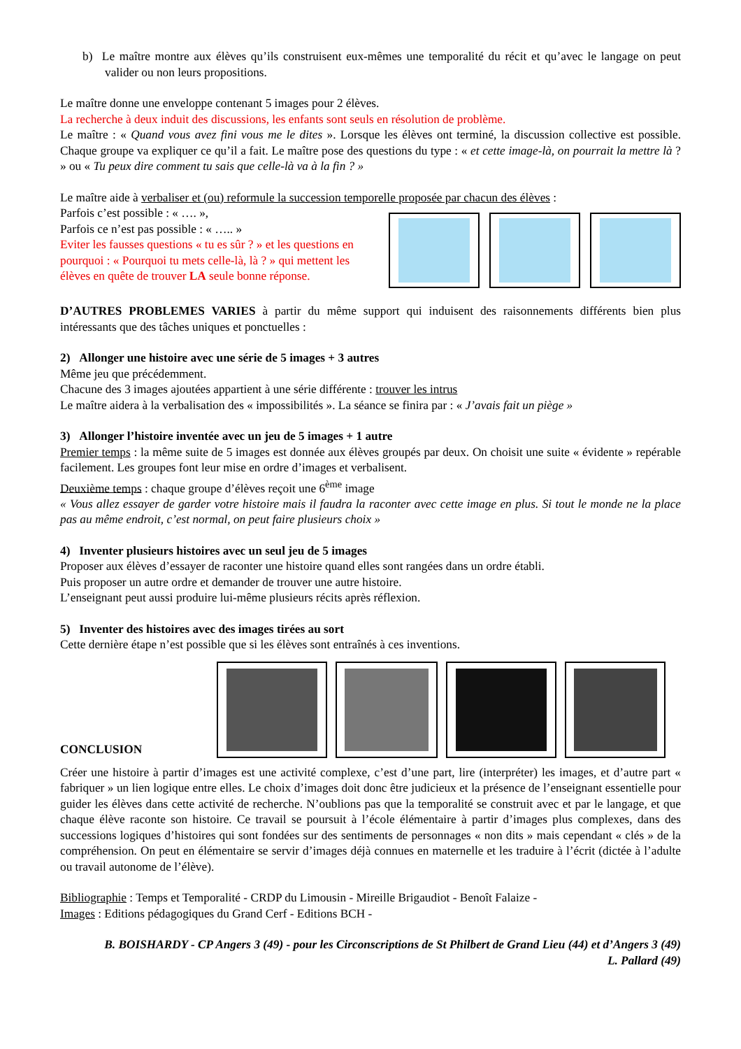b) Le maître montre aux élèves qu’ils construisent eux-mêmes une temporalité du récit et qu’avec le langage on peut valider ou non leurs propositions.
Le maître donne une enveloppe contenant 5 images pour 2 élèves.
La recherche à deux induit des discussions, les enfants sont seuls en résolution de problème.
Le maître : « Quand vous avez fini vous me le dites ». Lorsque les élèves ont terminé, la discussion collective est possible. Chaque groupe va expliquer ce qu’il a fait. Le maître pose des questions du type : « et cette image-là, on pourrait la mettre là ? » ou « Tu peux dire comment tu sais que celle-là va à la fin ? »
Le maître aide à verbaliser et (ou) reformule la succession temporelle proposée par chacun des élèves :
Parfois c’est possible : « …. »,
Parfois ce n’est pas possible : « ….. »
Eviter les fausses questions « tu es sûr ? » et les questions en pourquoi : « Pourquoi tu mets celle-là, là ? » qui mettent les élèves en quête de trouver LA seule bonne réponse.
D’AUTRES PROBLEMES VARIES à partir du même support qui induisent des raisonnements différents bien plus intéressants que des tâches uniques et ponctuelles :
2) Allonger une histoire avec une série de 5 images + 3 autres
Même jeu que précédemment.
Chacune des 3 images ajoutées appartient à une série différente : trouver les intrus
Le maître aidera à la verbalisation des « impossibilités ». La séance se finira par : « J’avais fait un piège »
3) Allonger l’histoire inventée avec un jeu de 5 images + 1 autre
Premier temps : la même suite de 5 images est donnée aux élèves groupés par deux. On choisit une suite « évidente » repérable facilement. Les groupes font leur mise en ordre d’images et verbalisent.
Deuxième temps : chaque groupe d’élèves reçoit une 6<sup>ème</sup> image
« Vous allez essayer de garder votre histoire mais il faudra la raconter avec cette image en plus. Si tout le monde ne la place pas au même endroit, c’est normal, on peut faire plusieurs choix »
4) Inventer plusieurs histoires avec un seul jeu de 5 images
Proposer aux élèves d’essayer de raconter une histoire quand elles sont rangées dans un ordre établi.
Puis proposer un autre ordre et demander de trouver une autre histoire.
L’enseignant peut aussi produire lui-même plusieurs récits après réflexion.
5) Inventer des histoires avec des images tirées au sort
Cette dernière étape n’est possible que si les élèves sont entraînés à ces inventions.
CONCLUSION
Créer une histoire à partir d’images est une activité complexe, c’est d’une part, lire (interpréter) les images, et d’autre part « fabriquer » un lien logique entre elles. Le choix d’images doit donc être judicieux et la présence de l’enseignant essentielle pour guider les élèves dans cette activité de recherche. N’oublions pas que la temporalité se construit avec et par le langage, et que chaque élève raconte son histoire. Ce travail se poursuit à l’école élémentaire à partir d’images plus complexes, dans des successions logiques d’histoires qui sont fondées sur des sentiments de personnages « non dits » mais cependant « clés » de la compréhension. On peut en élémentaire se servir d’images déjà connues en maternelle et les traduire à l’écrit (dictée à l’adulte ou travail autonome de l’élève).
Bibliographie : Temps et Temporalité - CRDP du Limousin - Mireille Brigaudiot - Benoît Falaize -
Images : Editions pédagogiques du Grand Cerf - Editions BCH -
B. BOISHARDY - CP Angers 3 (49) - pour les Circonscriptions de St Philbert de Grand Lieu (44) et d’Angers 3 (49)
L. Pallard (49)